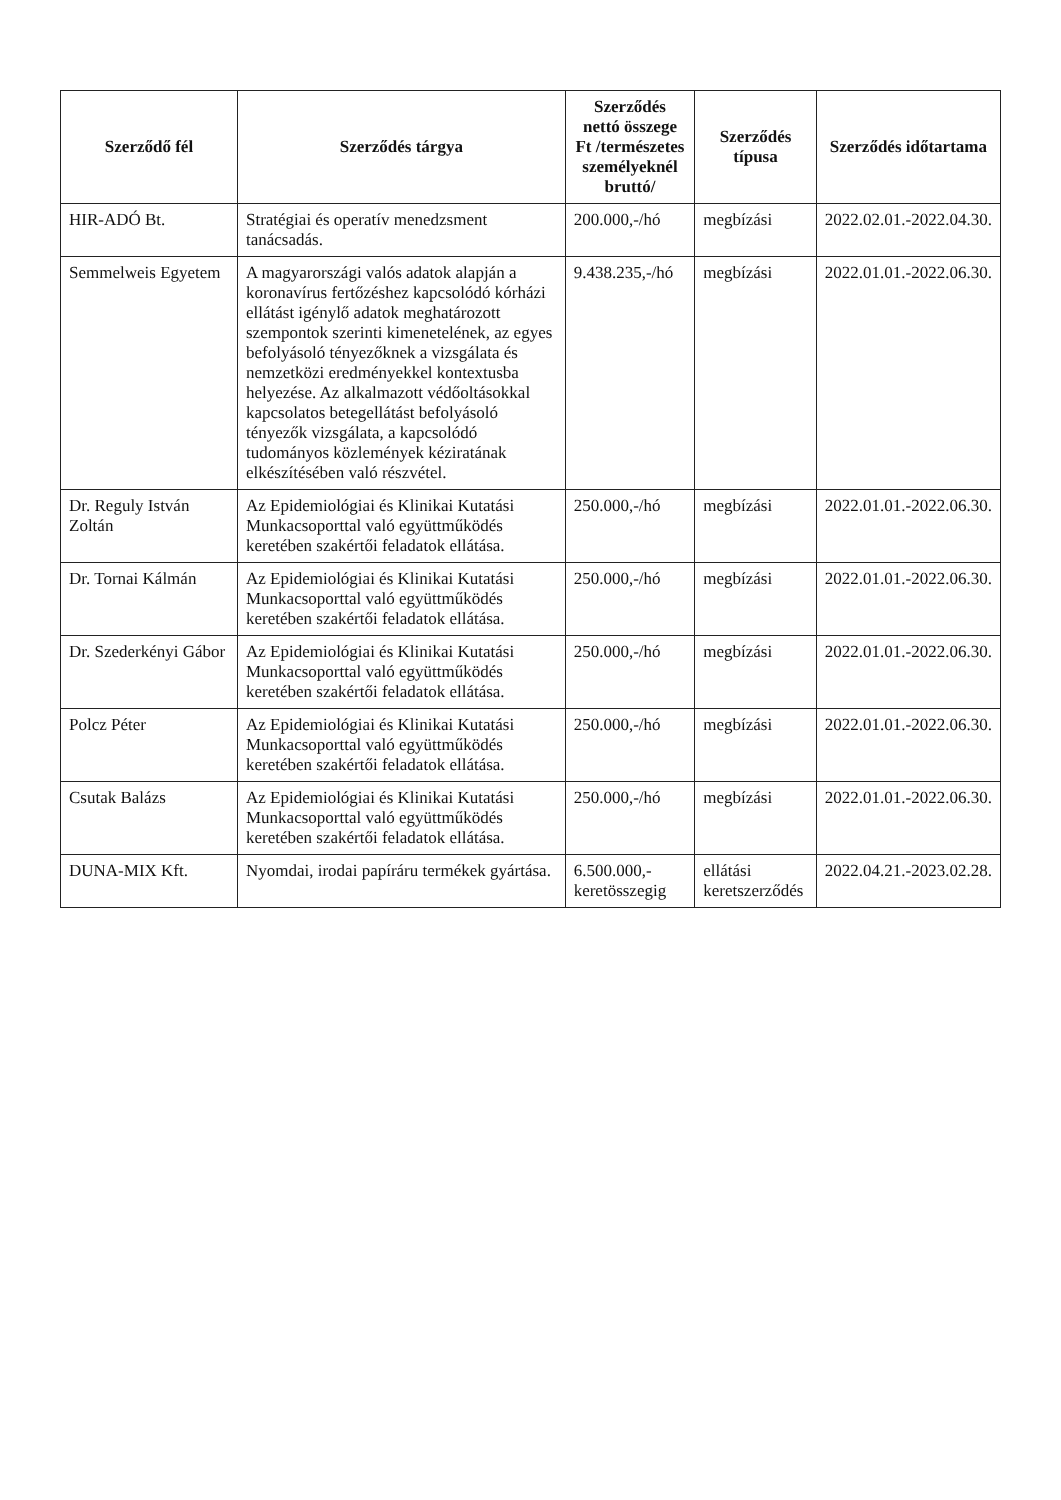| Szerződő fél | Szerződés tárgya | Szerződés nettó összege Ft /természetes személyeknél bruttó/ | Szerződés típusa | Szerződés időtartama |
| --- | --- | --- | --- | --- |
| HIR-ADÓ Bt. | Stratégiai és operatív menedzsment tanácsadás. | 200.000,-/hó | megbízási | 2022.02.01.-2022.04.30. |
| Semmelweis Egyetem | A magyarországi valós adatok alapján a koronavírus fertőzéshez kapcsolódó kórházi ellátást igénylő adatok meghatározott szempontok szerinti kimenetelének, az egyes befolyásoló tényezőknek a vizsgálata és nemzetközi eredményekkel kontextusba helyezése. Az alkalmazott védőoltásokkal kapcsolatos betegellátást befolyásoló tényezők vizsgálata, a kapcsolódó tudományos közlemények kéziratának elkészítésében való részvétel. | 9.438.235,-/hó | megbízási | 2022.01.01.-2022.06.30. |
| Dr. Reguly István Zoltán | Az Epidemiológiai és Klinikai Kutatási Munkacsoporttal való együttműködés keretében szakértői feladatok ellátása. | 250.000,-/hó | megbízási | 2022.01.01.-2022.06.30. |
| Dr. Tornai Kálmán | Az Epidemiológiai és Klinikai Kutatási Munkacsoporttal való együttműködés keretében szakértői feladatok ellátása. | 250.000,-/hó | megbízási | 2022.01.01.-2022.06.30. |
| Dr. Szederkényi Gábor | Az Epidemiológiai és Klinikai Kutatási Munkacsoporttal való együttműködés keretében szakértői feladatok ellátása. | 250.000,-/hó | megbízási | 2022.01.01.-2022.06.30. |
| Polcz Péter | Az Epidemiológiai és Klinikai Kutatási Munkacsoporttal való együttműködés keretében szakértői feladatok ellátása. | 250.000,-/hó | megbízási | 2022.01.01.-2022.06.30. |
| Csutak Balázs | Az Epidemiológiai és Klinikai Kutatási Munkacsoporttal való együttműködés keretében szakértői feladatok ellátása. | 250.000,-/hó | megbízási | 2022.01.01.-2022.06.30. |
| DUNA-MIX Kft. | Nyomdai, irodai papíráru termékek gyártása. | 6.500.000,- keretösszegig | ellátási keretszerződés | 2022.04.21.-2023.02.28. |